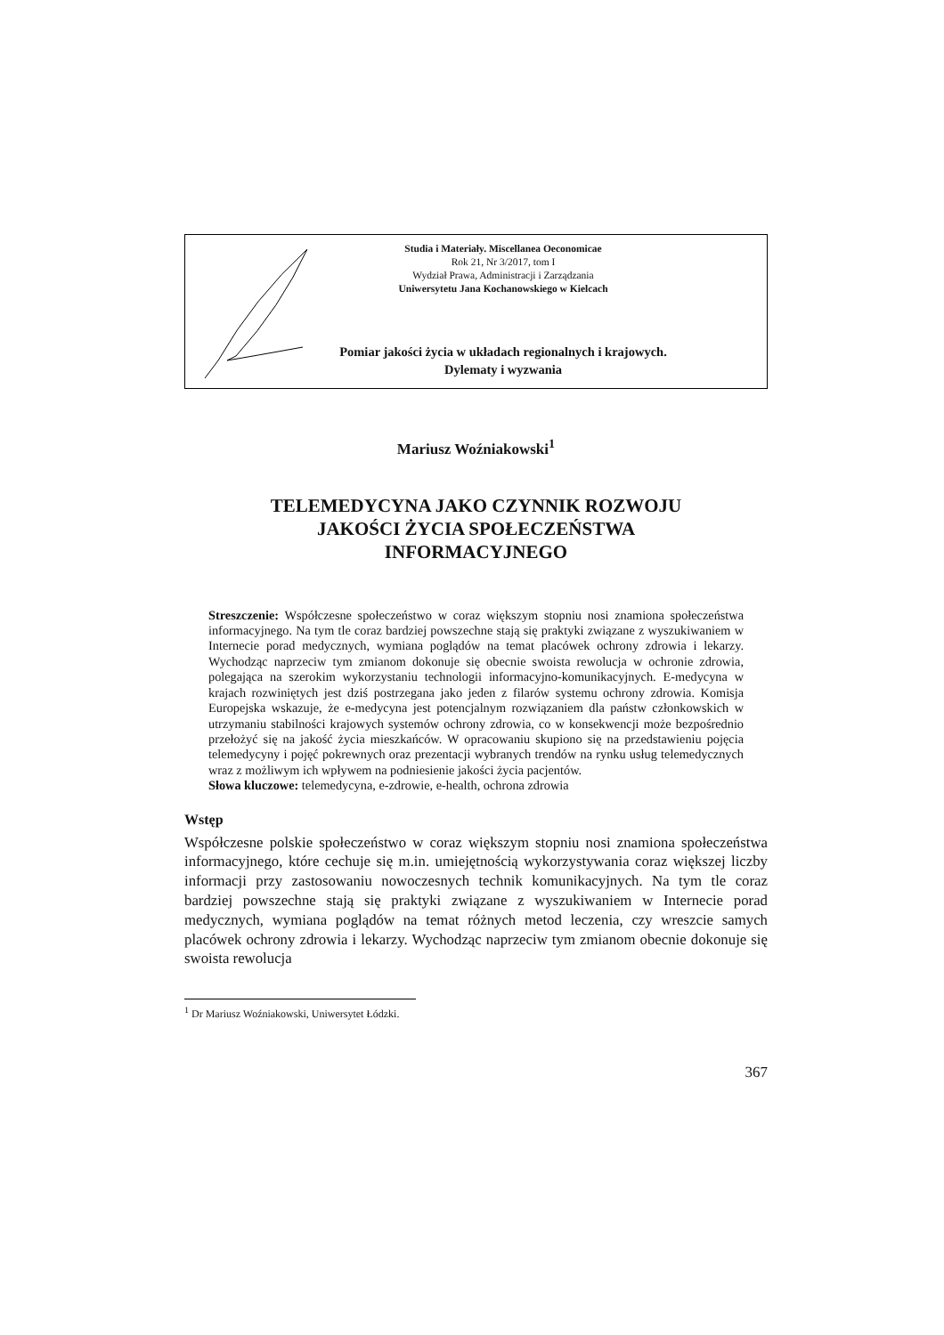Studia i Materiały. Miscellanea Oeconomicae
Rok 21, Nr 3/2017, tom I
Wydział Prawa, Administracji i Zarządzania
Uniwersytetu Jana Kochanowskiego w Kielcach
Pomiar jakości życia w układach regionalnych i krajowych.
Dylematy i wyzwania
Mariusz Woźniakowski<sup>1</sup>
TELEMEDYCYNA JAKO CZYNNIK ROZWOJU
JAKOŚCI ŻYCIA SPOŁECZEŃSTWA
INFORMACYJNEGO
Streszczenie: Współczesne społeczeństwo w coraz większym stopniu nosi znamiona społeczeństwa informacyjnego. Na tym tle coraz bardziej powszechne stają się praktyki związane z wyszukiwaniem w Internecie porad medycznych, wymiana poglądów na temat placówek ochrony zdrowia i lekarzy. Wychodząc naprzeciw tym zmianom dokonuje się obecnie swoista rewolucja w ochronie zdrowia, polegająca na szerokim wykorzystaniu technologii informacyjno-komunikacyjnych. E-medycyna w krajach rozwiniętych jest dziś postrzegana jako jeden z filarów systemu ochrony zdrowia. Komisja Europejska wskazuje, że e-medycyna jest potencjalnym rozwiązaniem dla państw członkowskich w utrzymaniu stabilności krajowych systemów ochrony zdrowia, co w konsekwencji może bezpośrednio przełożyć się na jakość życia mieszkańców. W opracowaniu skupiono się na przedstawieniu pojęcia telemedycyny i pojęć pokrewnych oraz prezentacji wybranych trendów na rynku usług telemedycznych wraz z możliwym ich wpływem na podniesienie jakości życia pacjentów.
Słowa kluczowe: telemedycyna, e-zdrowie, e-health, ochrona zdrowia
Wstęp
Współczesne polskie społeczeństwo w coraz większym stopniu nosi znamiona społeczeństwa informacyjnego, które cechuje się m.in. umiejętnością wykorzystywania coraz większej liczby informacji przy zastosowaniu nowoczesnych technik komunikacyjnych. Na tym tle coraz bardziej powszechne stają się praktyki związane z wyszukiwaniem w Internecie porad medycznych, wymiana poglądów na temat różnych metod leczenia, czy wreszcie samych placówek ochrony zdrowia i lekarzy. Wychodząc naprzeciw tym zmianom obecnie dokonuje się swoista rewolucja
<sup>1</sup> Dr Mariusz Woźniakowski, Uniwersytet Łódzki.
367